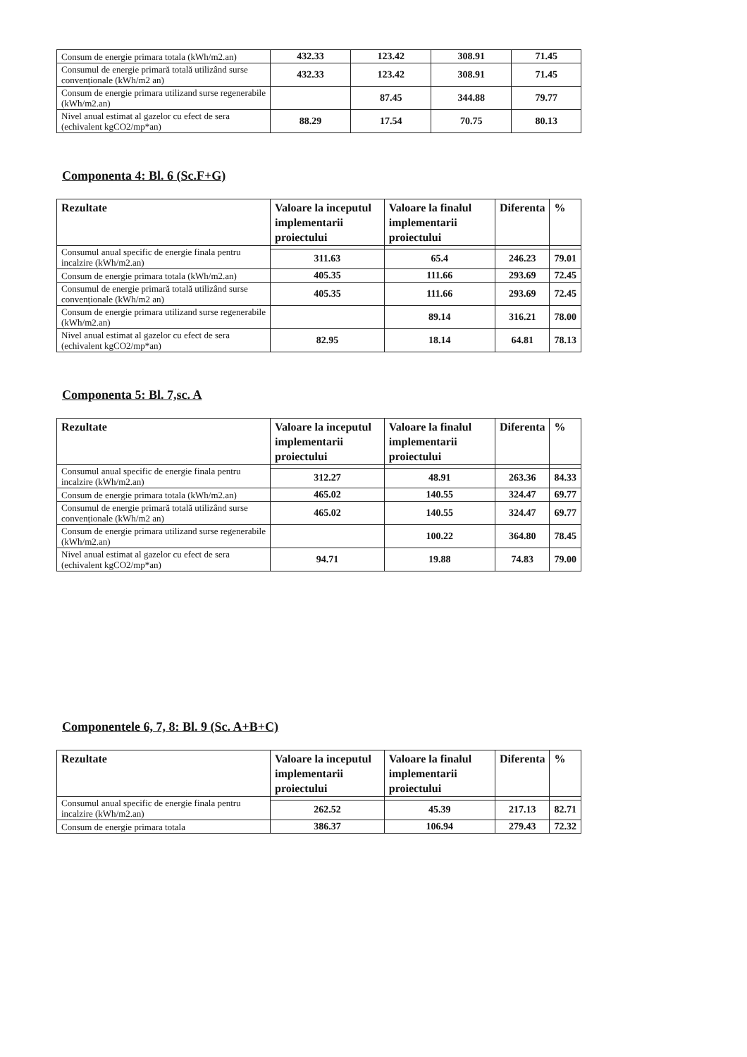| Consum de energie primara totala (kWh/m2.an) | 432.33 | 123.42 | 308.91 | 71.45 |
| Consumul de energie primară totală utilizând surse convenționale (kWh/m2 an) | 432.33 | 123.42 | 308.91 | 71.45 |
| Consum de energie primara utilizand surse regenerabile (kWh/m2.an) | | 87.45 | 344.88 | 79.77 |
| Nivel anual estimat al gazelor cu efect de sera (echivalent kgCO2/mp*an) | 88.29 | 17.54 | 70.75 | 80.13 |
Componenta 4: Bl. 6 (Sc.F+G)
| Rezultate | Valoare la inceputul implementarii proiectului | Valoare la finalul implementarii proiectului | Diferenta | % |
| --- | --- | --- | --- | --- |
| Consumul anual specific de energie finala pentru incalzire (kWh/m2.an) | | | | |
| | 311.63 | 65.4 | 246.23 | 79.01 |
| Consum de energie primara totala (kWh/m2.an) | 405.35 | 111.66 | 293.69 | 72.45 |
| Consumul de energie primară totală utilizând surse convenționale (kWh/m2 an) | 405.35 | 111.66 | 293.69 | 72.45 |
| Consum de energie primara utilizand surse regenerabile (kWh/m2.an) | | 89.14 | 316.21 | 78.00 |
| Nivel anual estimat al gazelor cu efect de sera (echivalent kgCO2/mp*an) | 82.95 | 18.14 | 64.81 | 78.13 |
Componenta 5: Bl. 7,sc. A
| Rezultate | Valoare la inceputul implementarii proiectului | Valoare la finalul implementarii proiectului | Diferenta | % |
| --- | --- | --- | --- | --- |
| Consumul anual specific de energie finala pentru incalzire (kWh/m2.an) | | | | |
| | 312.27 | 48.91 | 263.36 | 84.33 |
| Consum de energie primara totala (kWh/m2.an) | 465.02 | 140.55 | 324.47 | 69.77 |
| Consumul de energie primară totală utilizând surse convenționale (kWh/m2 an) | 465.02 | 140.55 | 324.47 | 69.77 |
| Consum de energie primara utilizand surse regenerabile (kWh/m2.an) | | 100.22 | 364.80 | 78.45 |
| Nivel anual estimat al gazelor cu efect de sera (echivalent kgCO2/mp*an) | 94.71 | 19.88 | 74.83 | 79.00 |
Componentele 6, 7, 8: Bl. 9 (Sc. A+B+C)
| Rezultate | Valoare la inceputul implementarii proiectului | Valoare la finalul implementarii proiectului | Diferenta | % |
| --- | --- | --- | --- | --- |
| Consumul anual specific de energie finala pentru incalzire (kWh/m2.an) | | | | |
| | 262.52 | 45.39 | 217.13 | 82.71 |
| Consum de energie primara totala | 386.37 | 106.94 | 279.43 | 72.32 |